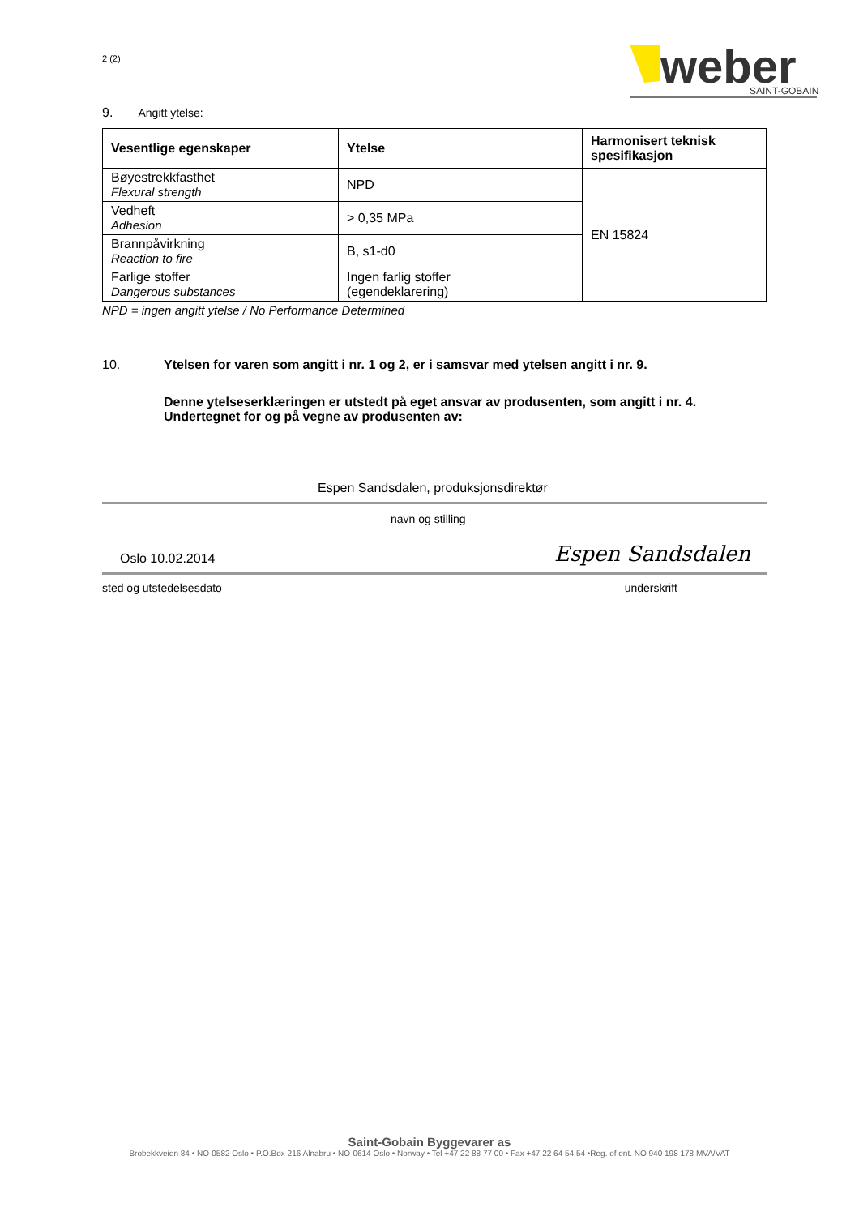2 (2)
weber
SAINT-GOBAIN
9. Angitt ytelse:
| Vesentlige egenskaper | Ytelse | Harmonisert teknisk spesifikasjon |
| --- | --- | --- |
| Bøyestrekkfasthet Flexural strength | NPD | EN 15824 |
| Vedheft Adhesion | > 0,35 MPa | |
| Brannpåvirkning Reaction to fire | B, s1-d0 | |
| Farlige stoffer Dangerous substances | Ingen farlig stoffer (egendeklarering) | |
NPD = ingen angitt ytelse / No Performance Determined
10. Ytelsen for varen som angitt i nr. 1 og 2, er i samsvar med ytelsen angitt i nr. 9.
Denne ytelseserklæringen er utstedt på eget ansvar av produsenten, som angitt i nr. 4.
Undertegnet for og på vegne av produsenten av:
Espen Sandsdalen, produksjonsdirektør
navn og stilling
Oslo 10.02.2014 Espen Sandsdalen
sted og utstedelsesdato underskrift
Saint-Gobain Byggevarer as
Brobekkveien 84 • NO-0582 Oslo • P.O.Box 216 Alnabru • NO-0614 Oslo • Norway • Tel +47 22 88 77 00 • Fax +47 22 64 54 54 •Reg. of ent. NO 940 198 178 MVA/VAT